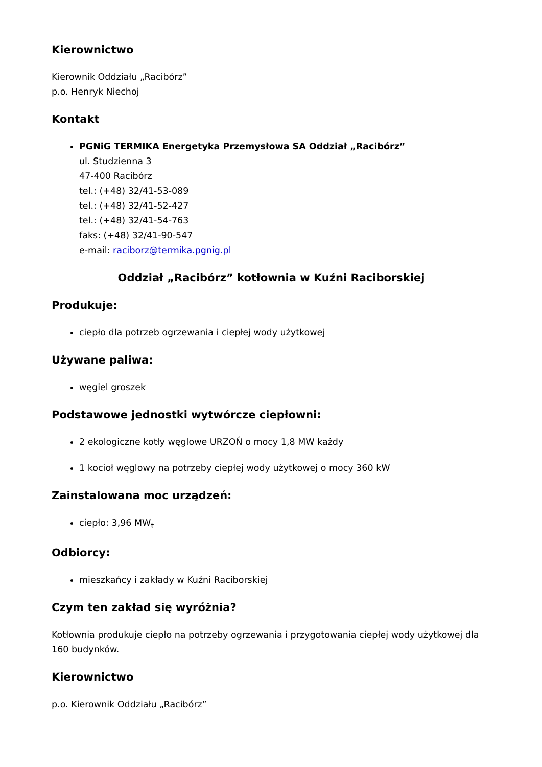Kierownictwo
Kierownik Oddziału „Racibórz”
p.o. Henryk Niechoj
Kontakt
PGNiG TERMIKA Energetyka Przemysłowa SA Oddział „Racibórz”
ul. Studzienna 3
47-400 Racibórz
tel.: (+48) 32/41-53-089
tel.: (+48) 32/41-52-427
tel.: (+48) 32/41-54-763
faks: (+48) 32/41-90-547
e-mail: raciborz@termika.pgnig.pl
Oddział „Racibórz” kotłownia w Kuźni Raciborskiej
Produkuje:
ciepło dla potrzeb ogrzewania i ciepłej wody użytkowej
Używane paliwa:
węgiel groszek
Podstawowe jednostki wytwórcze ciepłowni:
2 ekologiczne kotły węglowe URZOŃ o mocy 1,8 MW każdy
1 kocioł węglowy na potrzeby ciepłej wody użytkowej o mocy 360 kW
Zainstalowana moc urządzeń:
ciepło: 3,96 MW<sub>t</sub>
Odbiorcy:
mieszkańcy i zakłady w Kuźni Raciborskiej
Czym ten zakład się wyróżnia?
Kotłownia produkuje ciepło na potrzeby ogrzewania i przygotowania ciepłej wody użytkowej dla 160 budynków.
Kierownictwo
p.o. Kierownik Oddziału „Racibórz”